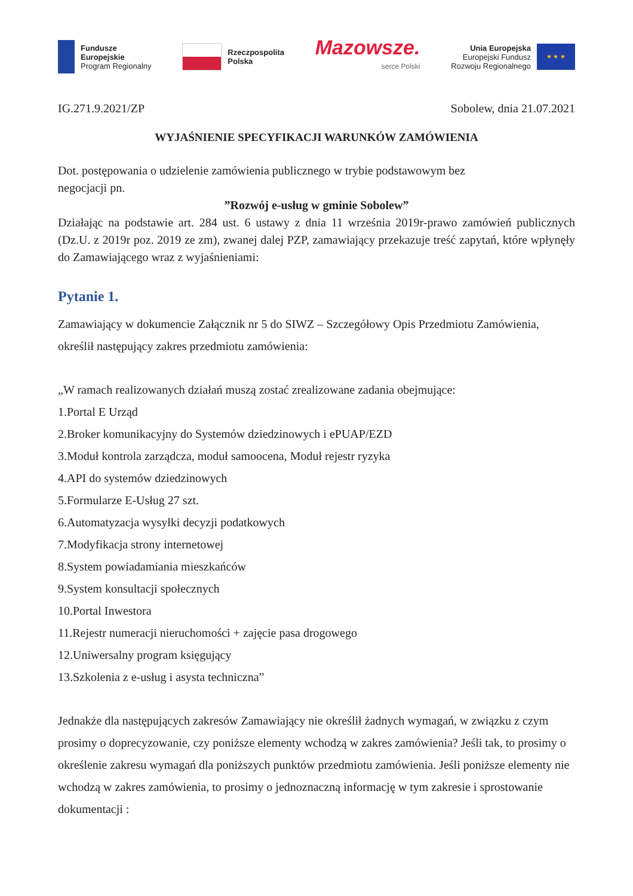Fundusze
Europejskie
Program Regionalny
Rzeczpospolita
Polska
Mazowsze.
serce Polski
Unia Europejska
Europejski Fundusz
Rozwoju Regionalnego
★ ★ ★
IG.271.9.2021/ZP Sobolew, dnia 21.07.2021
WYJAŚNIENIE SPECYFIKACJI WARUNKÓW ZAMÓWIENIA
Dot. postępowania o udzielenie zamówienia publicznego w trybie podstawowym bez
negocjacji pn.
”Rozwój e-usług w gminie Sobolew”
Działając na podstawie art. 284 ust. 6 ustawy z dnia 11 września 2019r-prawo zamówień publicznych (Dz.U. z 2019r poz. 2019 ze zm), zwanej dalej PZP, zamawiający przekazuje treść zapytań, które wpłynęły do Zamawiającego wraz z wyjaśnieniami:
Pytanie 1.
Zamawiający w dokumencie Załącznik nr 5 do SIWZ – Szczegółowy Opis Przedmiotu Zamówienia, określił następujący zakres przedmiotu zamówienia:
„W ramach realizowanych działań muszą zostać zrealizowane zadania obejmujące:
1.Portal E Urząd
2.Broker komunikacyjny do Systemów dziedzinowych i ePUAP/EZD
3.Moduł kontrola zarządcza, moduł samoocena, Moduł rejestr ryzyka
4.API do systemów dziedzinowych
5.Formularze E-Usług 27 szt.
6.Automatyzacja wysyłki decyzji podatkowych
7.Modyfikacja strony internetowej
8.System powiadamiania mieszkańców
9.System konsultacji społecznych
10.Portal Inwestora
11.Rejestr numeracji nieruchomości + zajęcie pasa drogowego
12.Uniwersalny program księgujący
13.Szkolenia z e-usług i asysta techniczna”
Jednakże dla następujących zakresów Zamawiający nie określił żadnych wymagań, w związku z czym prosimy o doprecyzowanie, czy poniższe elementy wchodzą w zakres zamówienia? Jeśli tak, to prosimy o określenie zakresu wymagań dla poniższych punktów przedmiotu zamówienia. Jeśli poniższe elementy nie wchodzą w zakres zamówienia, to prosimy o jednoznaczną informację w tym zakresie i sprostowanie dokumentacji :